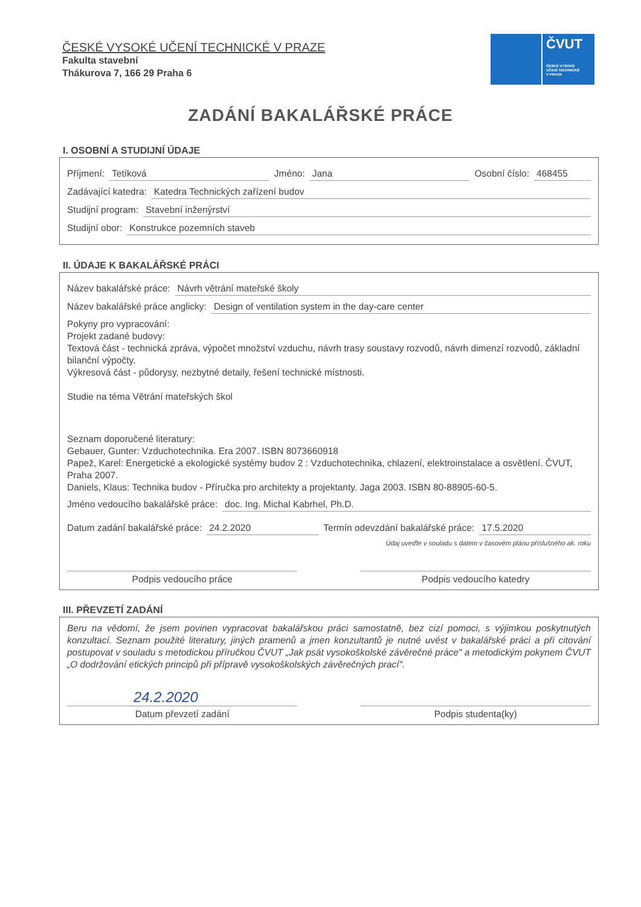ČESKÉ VYSOKÉ UČENÍ TECHNICKÉ V PRAZE
Fakulta stavební
Thákurova 7, 166 29 Praha 6
ČVUT
ČESKÉ VYSOKÉ
UČENÍ TECHNICKÉ
V PRAZE
ZADÁNÍ BAKALÁŘSKÉ PRÁCE
I. OSOBNÍ A STUDIJNÍ ÚDAJE
Příjmení: Tetíková Jméno: Jana Osobní číslo: 468455
Zadávající katedra: Katedra Technických zařízení budov
Studijní program: Stavební inženýrství
Studijní obor: Konstrukce pozemních staveb
II. ÚDAJE K BAKALÁŘSKÉ PRÁCI
Název bakalářské práce: Návrh větrání mateřské školy
Název bakalářské práce anglicky: Design of ventilation system in the day-care center
Pokyny pro vypracování:
Projekt zadané budovy:
Textová část - technická zpráva, výpočet množství vzduchu, návrh trasy soustavy rozvodů, návrh dimenzí rozvodů, základní bilanční výpočty.
Výkresová část - půdorysy, nezbytné detaily, řešení technické místnosti.
Studie na téma Větrání mateřských škol
Seznam doporučené literatury:
Gebauer, Gunter: Vzduchotechnika. Era 2007. ISBN 8073660918
Papež, Karel: Energetické a ekologické systémy budov 2 : Vzduchotechnika, chlazení, elektroinstalace a osvětlení. ČVUT, Praha 2007.
Daniels, Klaus: Technika budov - Příručka pro architekty a projektanty. Jaga 2003. ISBN 80-88905-60-5.
Jméno vedoucího bakalářské práce: doc. Ing. Michal Kabrhel, Ph.D.
Datum zadání bakalářské práce: 24.2.2020 Termín odevzdání bakalářské práce: 17.5.2020
Údaj uveďte v souladu s datem v časovém plánu příslušného ak. roku
Podpis vedoucího práce Podpis vedoucího katedry
III. PŘEVZETÍ ZADÁNÍ
Beru na vědomí, že jsem povinen vypracovat bakalářskou práci samostatně, bez cizí pomoci, s výjimkou poskytnutých konzultací. Seznam použité literatury, jiných pramenů a jmen konzultantů je nutné uvést v bakalářské práci a při citování postupovat v souladu s metodickou příručkou ČVUT „Jak psát vysokoškolské závěrečné práce" a metodickým pokynem ČVUT „O dodržování etických principů při přípravě vysokoškolských závěrečných prací".
24.2.2020
Datum převzetí zadání Podpis studenta(ky)